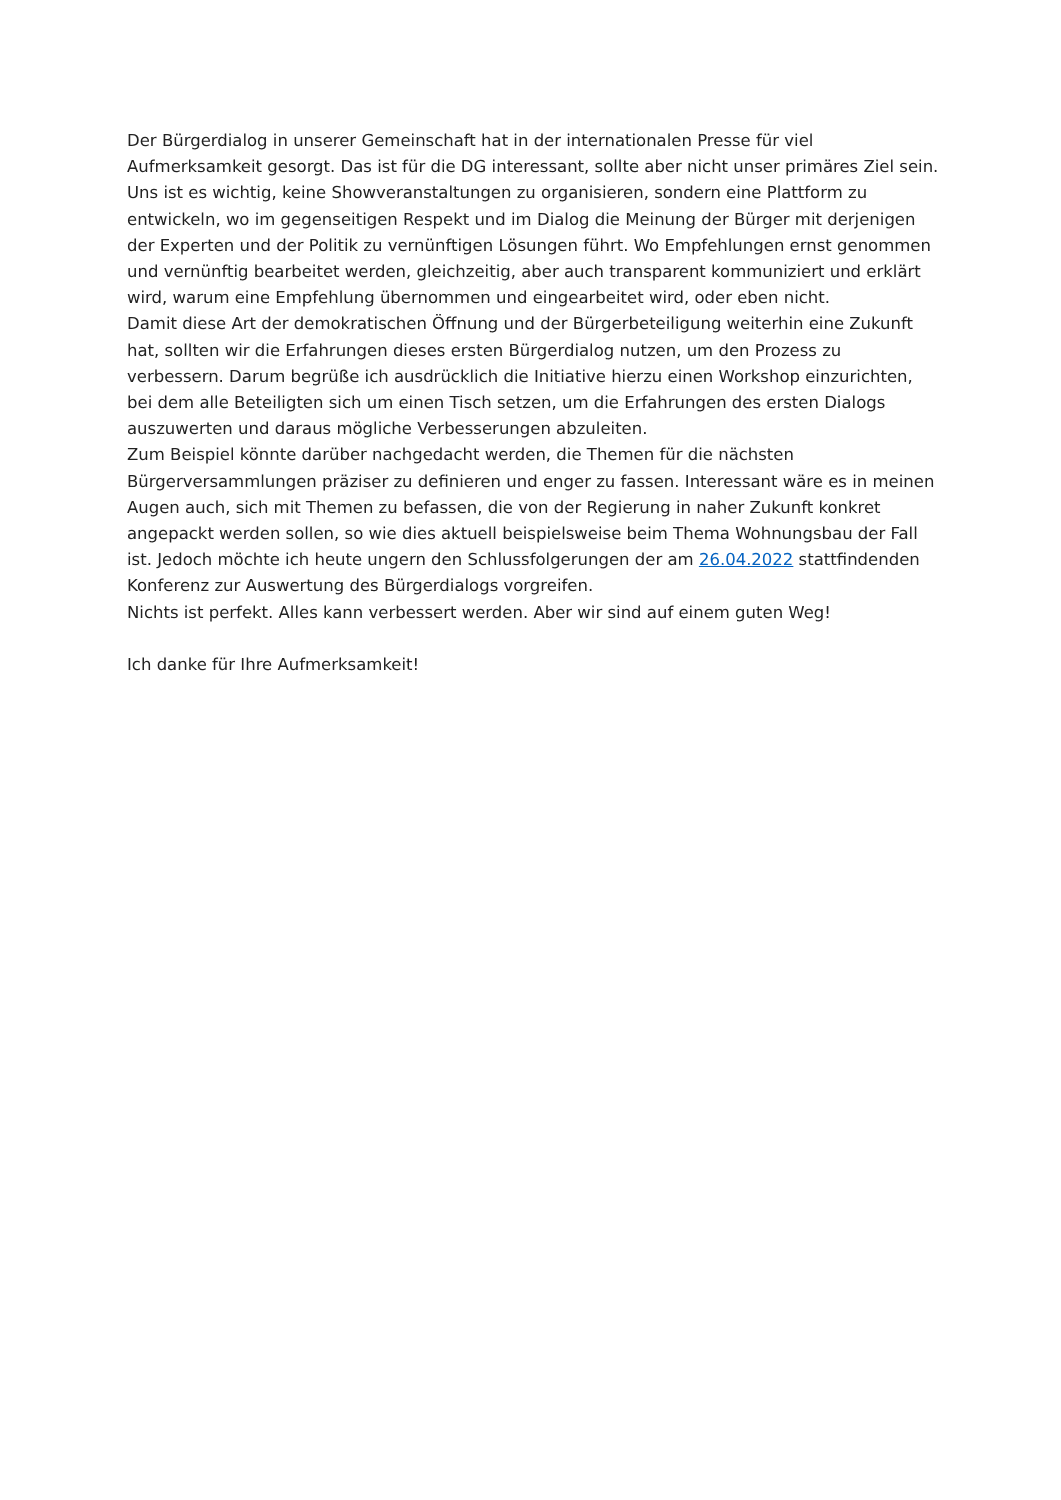Der Bürgerdialog in unserer Gemeinschaft hat in der internationalen Presse für viel Aufmerksamkeit gesorgt. Das ist für die DG interessant, sollte aber nicht unser primäres Ziel sein. Uns ist es wichtig, keine Showveranstaltungen zu organisieren, sondern eine Plattform zu entwickeln, wo im gegenseitigen Respekt und im Dialog die Meinung der Bürger mit derjenigen der Experten und der Politik zu vernünftigen Lösungen führt. Wo Empfehlungen ernst genommen und vernünftig bearbeitet werden, gleichzeitig, aber auch transparent kommuniziert und erklärt wird, warum eine Empfehlung übernommen und eingearbeitet wird, oder eben nicht.
Damit diese Art der demokratischen Öffnung und der Bürgerbeteiligung weiterhin eine Zukunft hat, sollten wir die Erfahrungen dieses ersten Bürgerdialog nutzen, um den Prozess zu verbessern. Darum begrüße ich ausdrücklich die Initiative hierzu einen Workshop einzurichten, bei dem alle Beteiligten sich um einen Tisch setzen, um die Erfahrungen des ersten Dialogs auszuwerten und daraus mögliche Verbesserungen abzuleiten.
Zum Beispiel könnte darüber nachgedacht werden, die Themen für die nächsten Bürgerversammlungen präziser zu definieren und enger zu fassen. Interessant wäre es in meinen Augen auch, sich mit Themen zu befassen, die von der Regierung in naher Zukunft konkret angepackt werden sollen, so wie dies aktuell beispielsweise beim Thema Wohnungsbau der Fall ist. Jedoch möchte ich heute ungern den Schlussfolgerungen der am 26.04.2022 stattfindenden Konferenz zur Auswertung des Bürgerdialogs vorgreifen.
Nichts ist perfekt. Alles kann verbessert werden. Aber wir sind auf einem guten Weg!
Ich danke für Ihre Aufmerksamkeit!